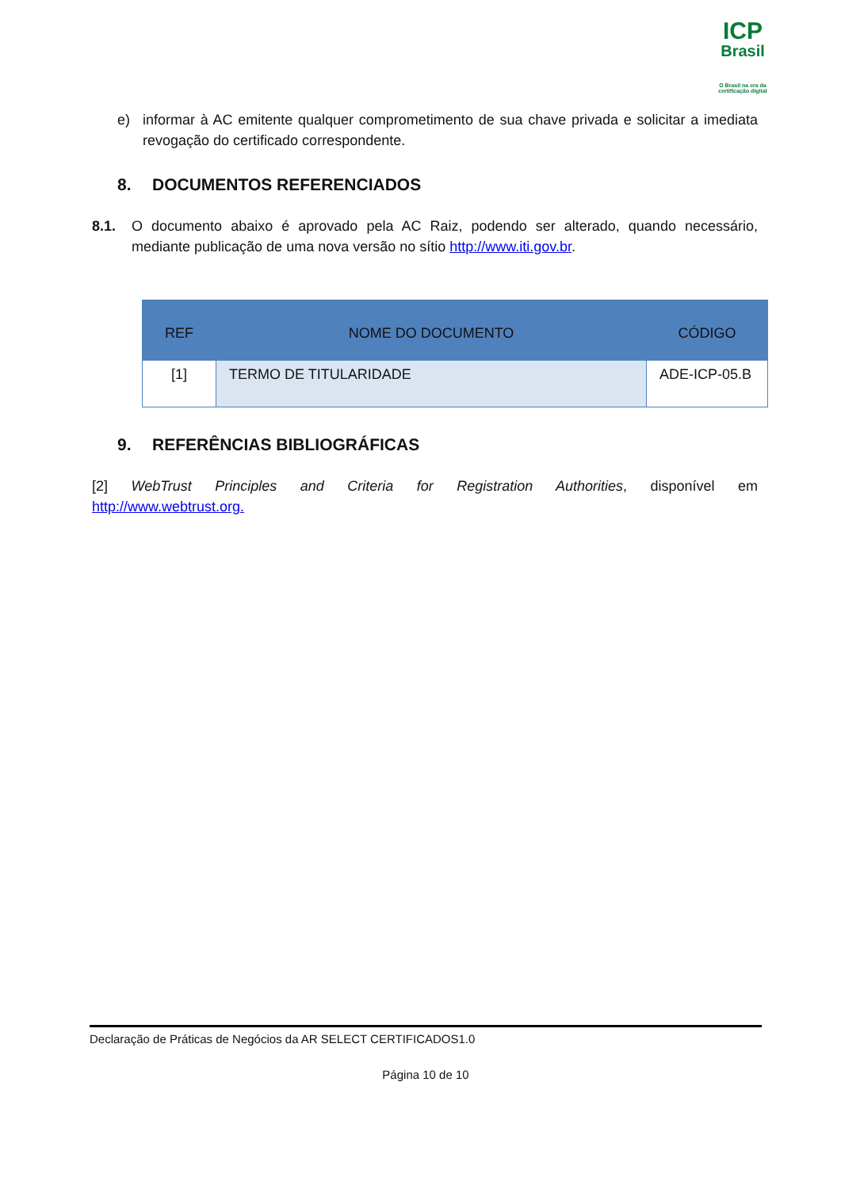ICP
Brasil
O Brasil na era da certificação digital
e) informar à AC emitente qualquer comprometimento de sua chave privada e solicitar a imediata revogação do certificado correspondente.
8. DOCUMENTOS REFERENCIADOS
8.1. O documento abaixo é aprovado pela AC Raiz, podendo ser alterado, quando necessário, mediante publicação de uma nova versão no sítio http://www.iti.gov.br.
| REF | NOME DO DOCUMENTO | CÓDIGO |
| --- | --- | --- |
| [1] | TERMO DE TITULARIDADE | ADE-ICP-05.B |
9. REFERÊNCIAS BIBLIOGRÁFICAS
[2] WebTrust Principles and Criteria for Registration Authorities, disponível em http://www.webtrust.org.
Declaração de Práticas de Negócios da AR SELECT CERTIFICADOS1.0
Página 10 de 10